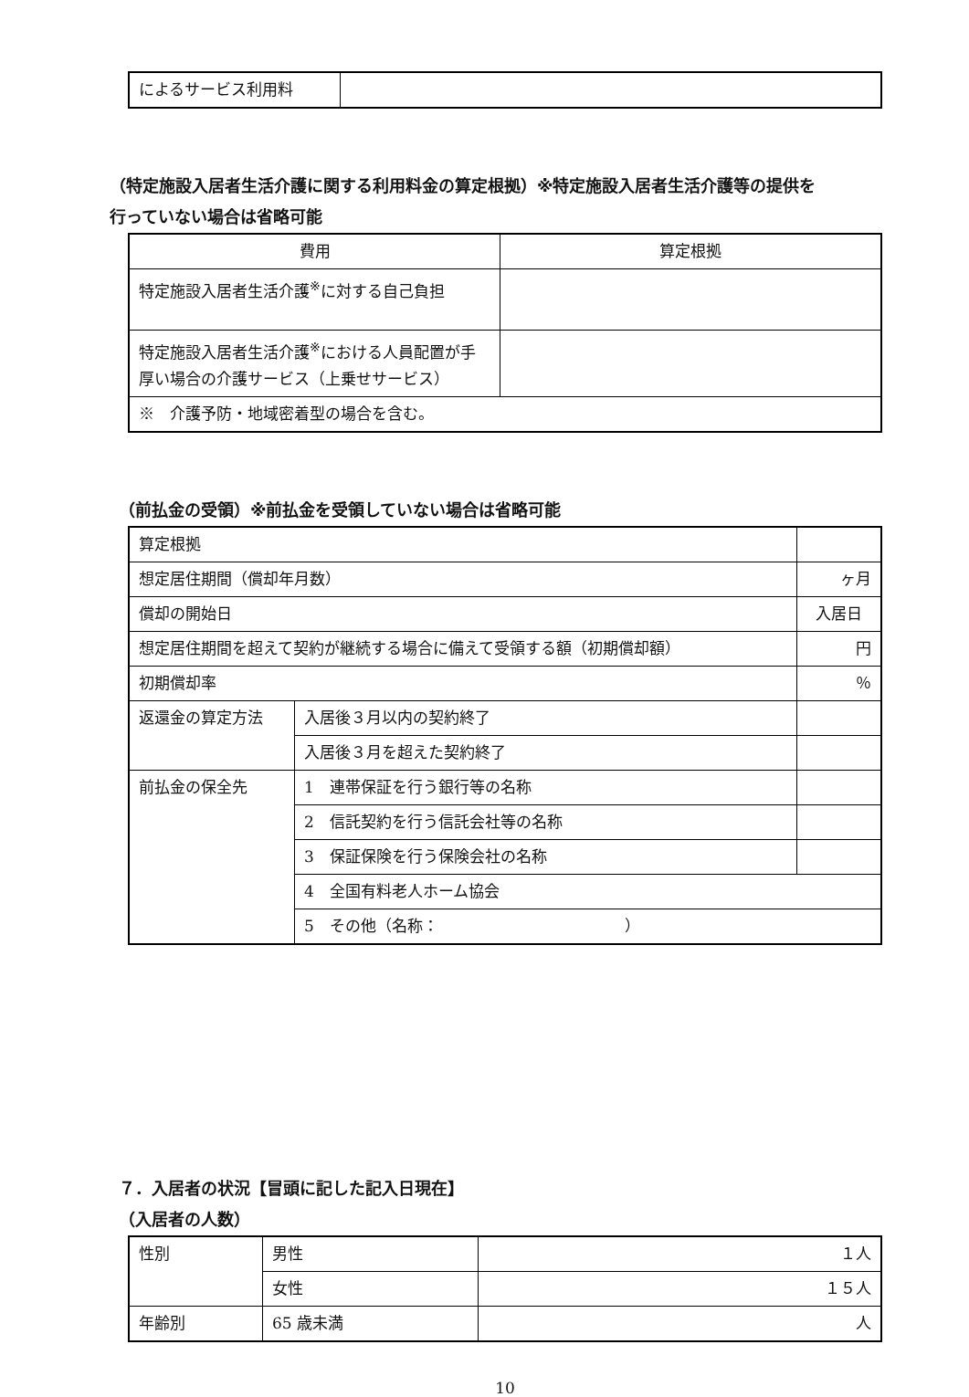| によるサービス利用料 | |
（特定施設入居者生活介護に関する利用料金の算定根拠）※特定施設入居者生活介護等の提供を
行っていない場合は省略可能
| 費用 | 算定根拠 |
| 特定施設入居者生活介護<sup>※</sup>に対する自己負担 | |
| 特定施設入居者生活介護<sup>※</sup>における人員配置が手厚い場合の介護サービス（上乗せサービス） | |
| ※ 介護予防・地域密着型の場合を含む。 | |
（前払金の受領）※前払金を受領していない場合は省略可能
| 算定根拠 | | |
| 想定居住期間（償却年月数） | | ヶ月 |
| 償却の開始日 | | 入居日 |
| 想定居住期間を超えて契約が継続する場合に備えて受領する額（初期償却額） | | 円 |
| 初期償却率 | | ％ |
| 返還金の算定方法 | 入居後３月以内の契約終了 | |
| | 入居後３月を超えた契約終了 | |
| 前払金の保全先 | 1 連帯保証を行う銀行等の名称 | |
| | 2 信託契約を行う信託会社等の名称 | |
| | 3 保証保険を行う保険会社の名称 | |
| | 4 全国有料老人ホーム協会 | |
| | 5 その他（名称： ） | |
７．入居者の状況【冒頭に記した記入日現在】
（入居者の人数）
| 性別 | 男性 | １人 |
| | 女性 | １５人 |
| 年齢別 | 65 歳未満 | 人 |
10